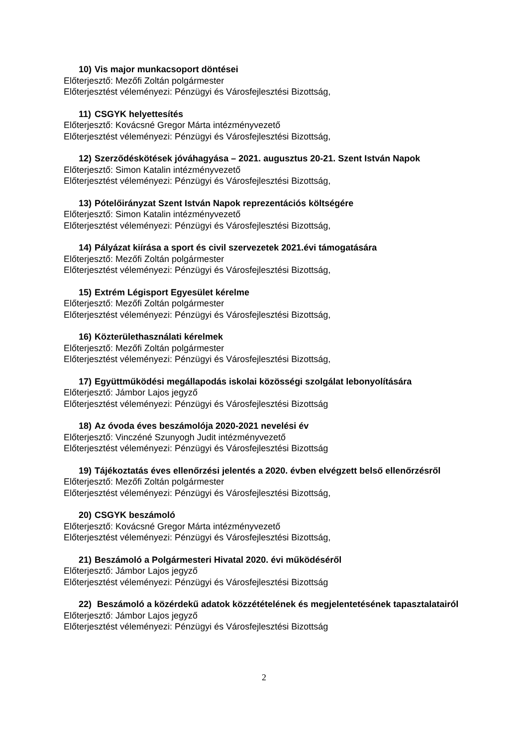10) Vis major munkacsoport döntései
Előterjesztő: Mezőfi Zoltán polgármester
Előterjesztést véleményezi: Pénzügyi és Városfejlesztési Bizottság,
11) CSGYK helyettesítés
Előterjesztő: Kovácsné Gregor Márta intézményvezető
Előterjesztést véleményezi: Pénzügyi és Városfejlesztési Bizottság,
12) Szerződéskötések jóváhagyása – 2021. augusztus 20-21. Szent István Napok
Előterjesztő: Simon Katalin intézményvezető
Előterjesztést véleményezi: Pénzügyi és Városfejlesztési Bizottság,
13) Pótelőirányzat Szent István Napok reprezentációs költségére
Előterjesztő: Simon Katalin intézményvezető
Előterjesztést véleményezi: Pénzügyi és Városfejlesztési Bizottság,
14) Pályázat kiírása a sport és civil szervezetek 2021.évi támogatására
Előterjesztő: Mezőfi Zoltán polgármester
Előterjesztést véleményezi: Pénzügyi és Városfejlesztési Bizottság,
15) Extrém Légisport Egyesület kérelme
Előterjesztő: Mezőfi Zoltán polgármester
Előterjesztést véleményezi: Pénzügyi és Városfejlesztési Bizottság,
16) Közterülethasználati kérelmek
Előterjesztő: Mezőfi Zoltán polgármester
Előterjesztést véleményezi: Pénzügyi és Városfejlesztési Bizottság,
17) Együttműködési megállapodás iskolai közösségi szolgálat lebonyolítására
Előterjesztő: Jámbor Lajos jegyző
Előterjesztést véleményezi: Pénzügyi és Városfejlesztési Bizottság
18) Az óvoda éves beszámolója 2020-2021 nevelési év
Előterjesztő: Vinczéné Szunyogh Judit intézményvezető
Előterjesztést véleményezi: Pénzügyi és Városfejlesztési Bizottság
19) Tájékoztatás éves ellenőrzési jelentés a 2020. évben elvégzett belső ellenőrzésről
Előterjesztő: Mezőfi Zoltán polgármester
Előterjesztést véleményezi: Pénzügyi és Városfejlesztési Bizottság,
20) CSGYK beszámoló
Előterjesztő: Kovácsné Gregor Márta intézményvezető
Előterjesztést véleményezi: Pénzügyi és Városfejlesztési Bizottság,
21) Beszámoló a Polgármesteri Hivatal 2020. évi működéséről
Előterjesztő: Jámbor Lajos jegyző
Előterjesztést véleményezi: Pénzügyi és Városfejlesztési Bizottság
22) Beszámoló a közérdekű adatok közzétételének és megjelentetésének tapasztalatairól
Előterjesztő: Jámbor Lajos jegyző
Előterjesztést véleményezi: Pénzügyi és Városfejlesztési Bizottság
2